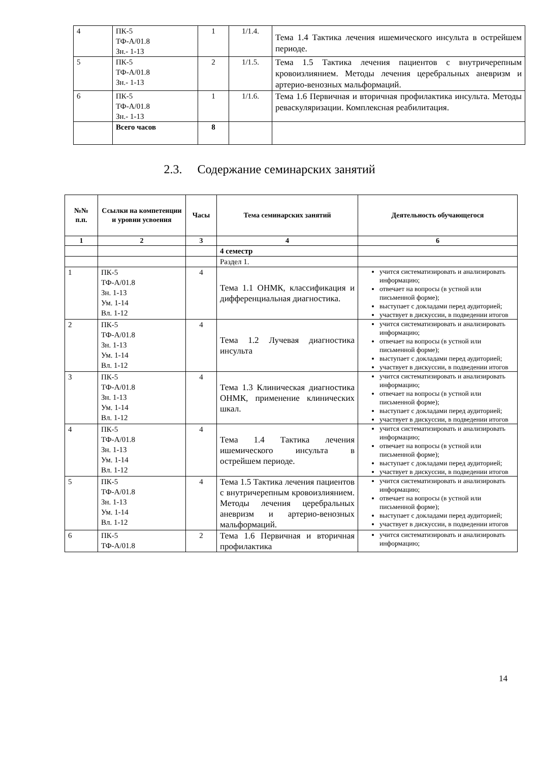| 4 | ПК-5 ТФ-А/01.8 Зн.- 1-13 | 1 | 1/1.4. | Тема 1.4 Тактика лечения ишемического инсульта в острейшем периоде. |
| 5 | ПК-5 ТФ-А/01.8 Зн.- 1-13 | 2 | 1/1.5. | Тема 1.5 Тактика лечения пациентов с внутричерепным кровоизлиянием. Методы лечения церебральных аневризм и артерио-венозных мальформаций. |
| 6 | ПК-5 ТФ-А/01.8 Зн.- 1-13 | 1 | 1/1.6. | Тема 1.6 Первичная и вторичная профилактика инсульта. Методы реваскуляризации. Комплексная реабилитация. |
| | Всего часов | 8 | | |
2.3. Содержание семинарских занятий
| №№ п.п. | Ссылки на компетенции и уровни усвоения | Часы | Тема семинарских занятий | Деятельность обучающегося |
| --- | --- | --- | --- | --- |
| 1 | 2 | 3 | 4 | 6 |
| | | | 4 семестр | |
| | | | Раздел 1. | |
| 1 | ПК-5 ТФ-А/01.8 Зн. 1-13 Ум. 1-14 Вл. 1-12 | 4 | Тема 1.1 ОНМК, классификация и дифференциальная диагностика. | учится систематизировать и анализировать информацию; отвечает на вопросы (в устной или письменной форме); выступает с докладами перед аудиторией; участвует в дискуссии, в подведении итогов |
| 2 | ПК-5 ТФ-А/01.8 Зн. 1-13 Ум. 1-14 Вл. 1-12 | 4 | Тема 1.2 Лучевая диагностика инсульта | учится систематизировать и анализировать информацию; отвечает на вопросы (в устной или письменной форме); выступает с докладами перед аудиторией; участвует в дискуссии, в подведении итогов |
| 3 | ПК-5 ТФ-А/01.8 Зн. 1-13 Ум. 1-14 Вл. 1-12 | 4 | Тема 1.3 Клиническая диагностика ОНМК, применение клинических шкал. | учится систематизировать и анализировать информацию; отвечает на вопросы (в устной или письменной форме); выступает с докладами перед аудиторией; участвует в дискуссии, в подведении итогов |
| 4 | ПК-5 ТФ-А/01.8 Зн. 1-13 Ум. 1-14 Вл. 1-12 | 4 | Тема 1.4 Тактика лечения ишемического инсульта в острейшем периоде. | учится систематизировать и анализировать информацию; отвечает на вопросы (в устной или письменной форме); выступает с докладами перед аудиторией; участвует в дискуссии, в подведении итогов |
| 5 | ПК-5 ТФ-А/01.8 Зн. 1-13 Ум. 1-14 Вл. 1-12 | 4 | Тема 1.5 Тактика лечения пациентов с внутричерепным кровоизлиянием. Методы лечения церебральных аневризм и артерио-венозных мальформаций. | учится систематизировать и анализировать информацию; отвечает на вопросы (в устной или письменной форме); выступает с докладами перед аудиторией; участвует в дискуссии, в подведении итогов |
| 6 | ПК-5 ТФ-А/01.8 | 2 | Тема 1.6 Первичная и вторичная профилактика | учится систематизировать и анализировать информацию; |
14